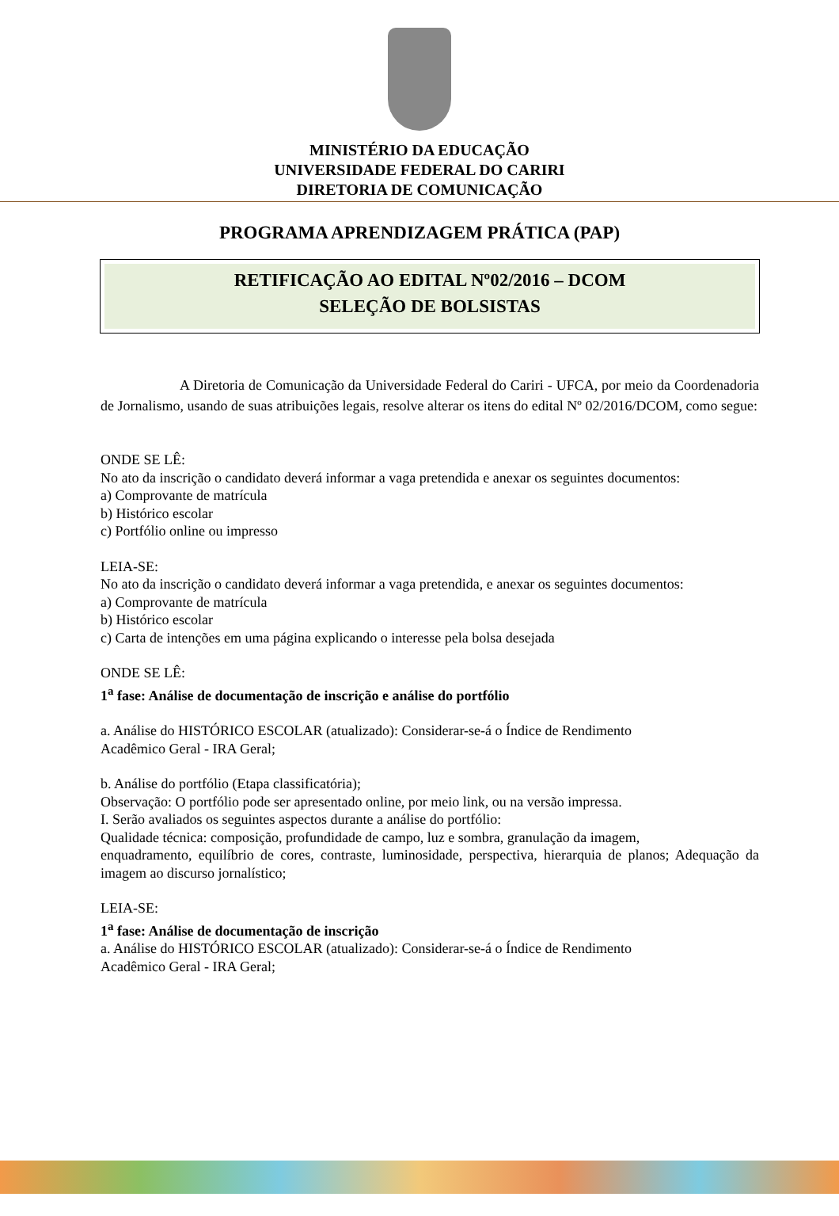MINISTÉRIO DA EDUCAÇÃO
UNIVERSIDADE FEDERAL DO CARIRI
DIRETORIA DE COMUNICAÇÃO
PROGRAMA APRENDIZAGEM PRÁTICA (PAP)
RETIFICAÇÃO AO EDITAL Nº02/2016 – DCOM
SELEÇÃO DE BOLSISTAS
A Diretoria de Comunicação da Universidade Federal do Cariri - UFCA, por meio da Coordenadoria de Jornalismo, usando de suas atribuições legais, resolve alterar os itens do edital Nº 02/2016/DCOM, como segue:
ONDE SE LÊ:
No ato da inscrição o candidato deverá informar a vaga pretendida e anexar os seguintes documentos:
a) Comprovante de matrícula
b) Histórico escolar
c) Portfólio online ou impresso
LEIA-SE:
No ato da inscrição o candidato deverá informar a vaga pretendida, e anexar os seguintes documentos:
a) Comprovante de matrícula
b) Histórico escolar
c) Carta de intenções em uma página explicando o interesse pela bolsa desejada
ONDE SE LÊ:
1<sup>a</sup> fase: Análise de documentação de inscrição e análise do portfólio
a. Análise do HISTÓRICO ESCOLAR (atualizado): Considerar-se-á o Índice de Rendimento
Acadêmico Geral - IRA Geral;
b. Análise do portfólio (Etapa classificatória);
Observação: O portfólio pode ser apresentado online, por meio link, ou na versão impressa.
I. Serão avaliados os seguintes aspectos durante a análise do portfólio:
Qualidade técnica: composição, profundidade de campo, luz e sombra, granulação da imagem,
enquadramento, equilíbrio de cores, contraste, luminosidade, perspectiva, hierarquia de planos; Adequação da imagem ao discurso jornalístico;
LEIA-SE:
1<sup>a</sup> fase: Análise de documentação de inscrição
a. Análise do HISTÓRICO ESCOLAR (atualizado): Considerar-se-á o Índice de Rendimento
Acadêmico Geral - IRA Geral;